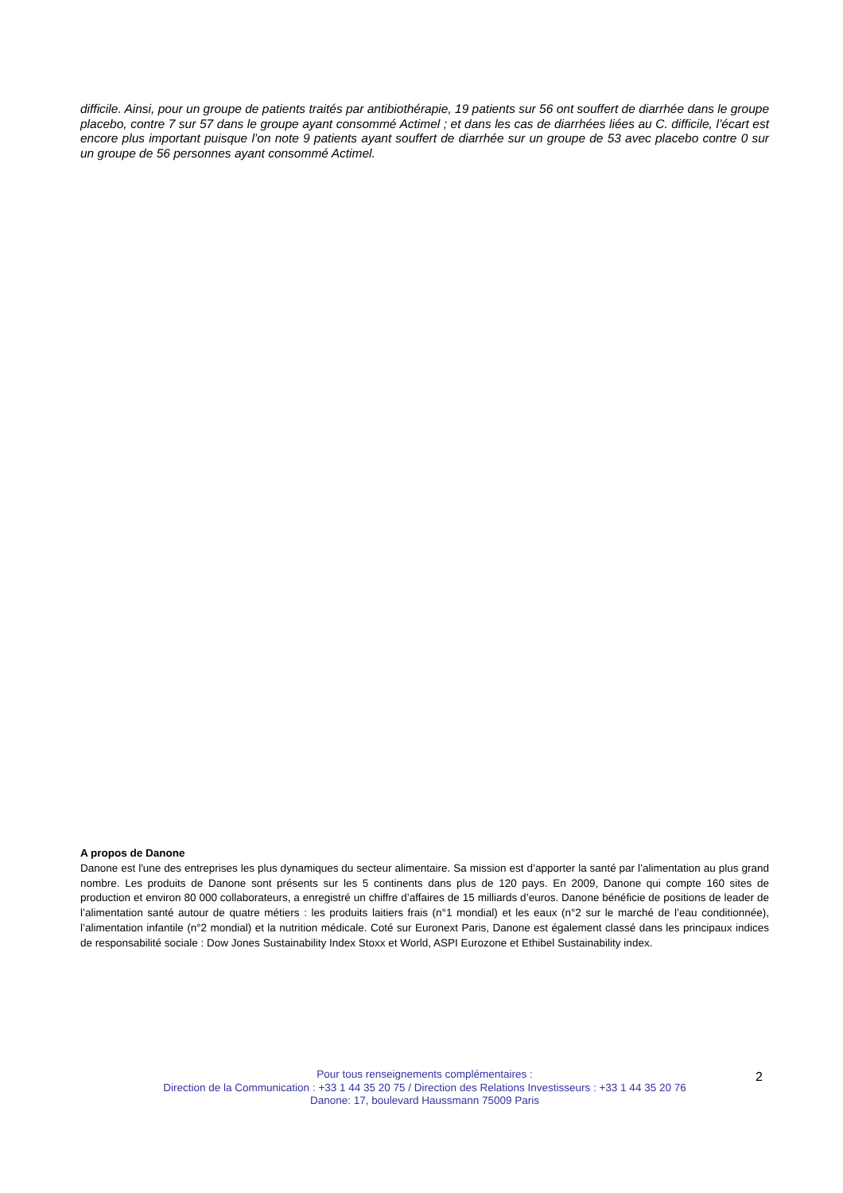difficile. Ainsi, pour un groupe de patients traités par antibiothérapie, 19 patients sur 56 ont souffert de diarrhée dans le groupe placebo, contre 7 sur 57 dans le groupe ayant consommé Actimel ; et dans les cas de diarrhées liées au C. difficile, l’écart est encore plus important puisque l’on note 9 patients ayant souffert de diarrhée sur un groupe de 53 avec placebo contre 0 sur un groupe de 56 personnes ayant consommé Actimel.
A propos de Danone
Danone est l'une des entreprises les plus dynamiques du secteur alimentaire. Sa mission est d’apporter la santé par l’alimentation au plus grand nombre. Les produits de Danone sont présents sur les 5 continents dans plus de 120 pays. En 2009, Danone qui compte 160 sites de production et environ 80 000 collaborateurs, a enregistré un chiffre d’affaires de 15 milliards d’euros. Danone bénéficie de positions de leader de l’alimentation santé autour de quatre métiers : les produits laitiers frais (n°1 mondial) et les eaux (n°2 sur le marché de l’eau conditionnée), l’alimentation infantile (n°2 mondial) et la nutrition médicale. Coté sur Euronext Paris, Danone est également classé dans les principaux indices de responsabilité sociale : Dow Jones Sustainability Index Stoxx et World, ASPI Eurozone et Ethibel Sustainability index.
Pour tous renseignements complémentaires :
Direction de la Communication : +33 1 44 35 20 75 / Direction des Relations Investisseurs : +33 1 44 35 20 76
Danone: 17, boulevard Haussmann 75009 Paris
2